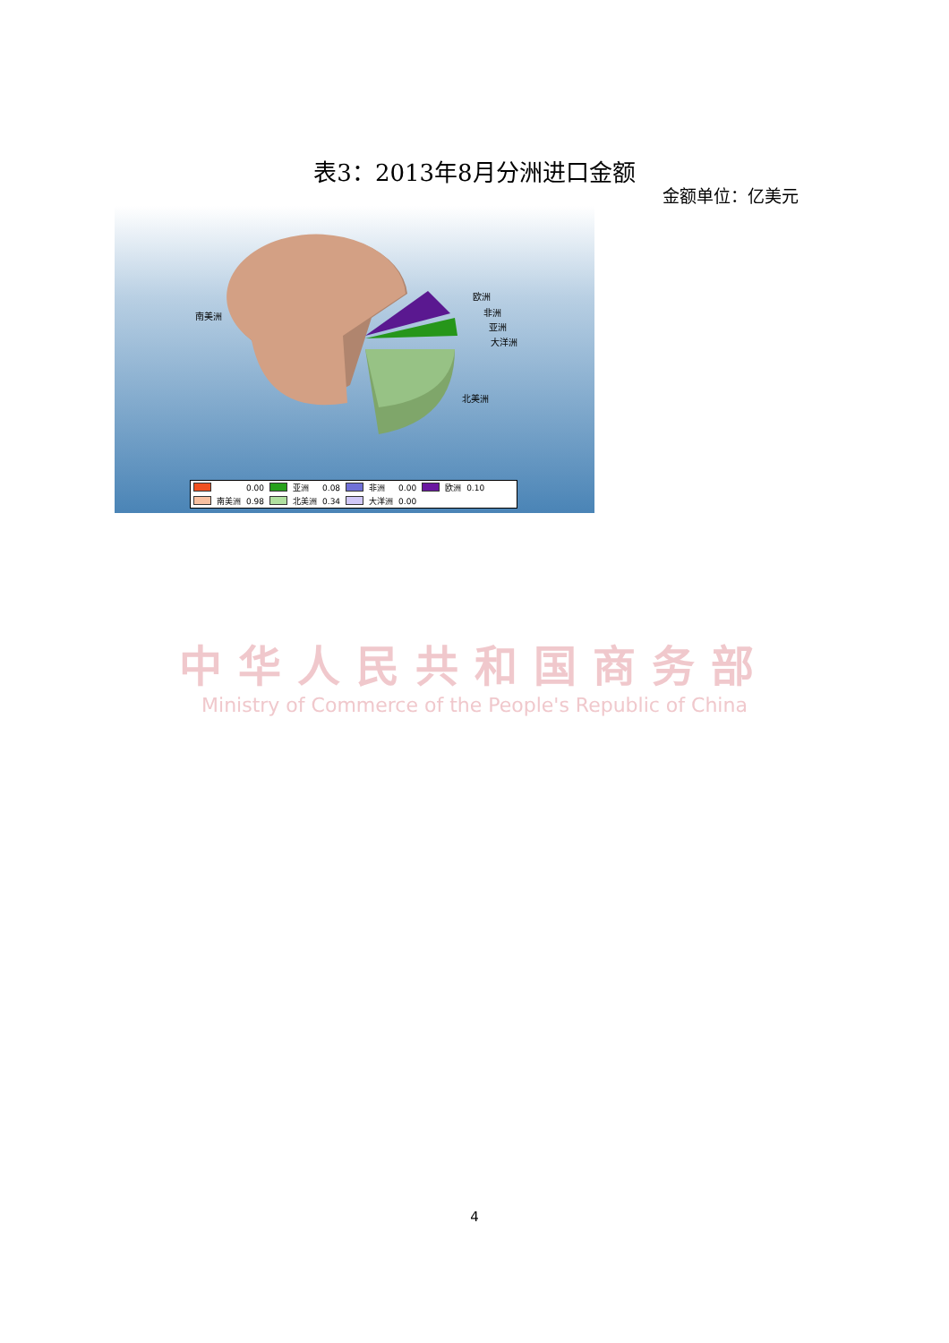表3：2013年8月分洲进口金额
金额单位：亿美元
南美洲
欧洲
非洲
亚洲
大洋洲
北美洲
| | | 0.00 | | 亚洲 | 0.08 | | 非洲 | 0.00 | | 欧洲 | 0.10 |
| | 南美洲 | 0.98 | | 北美洲 | 0.34 | | 大洋洲 | 0.00 | | | |
中华人民共和国商务部
Ministry of Commerce of the People's Republic of China
4